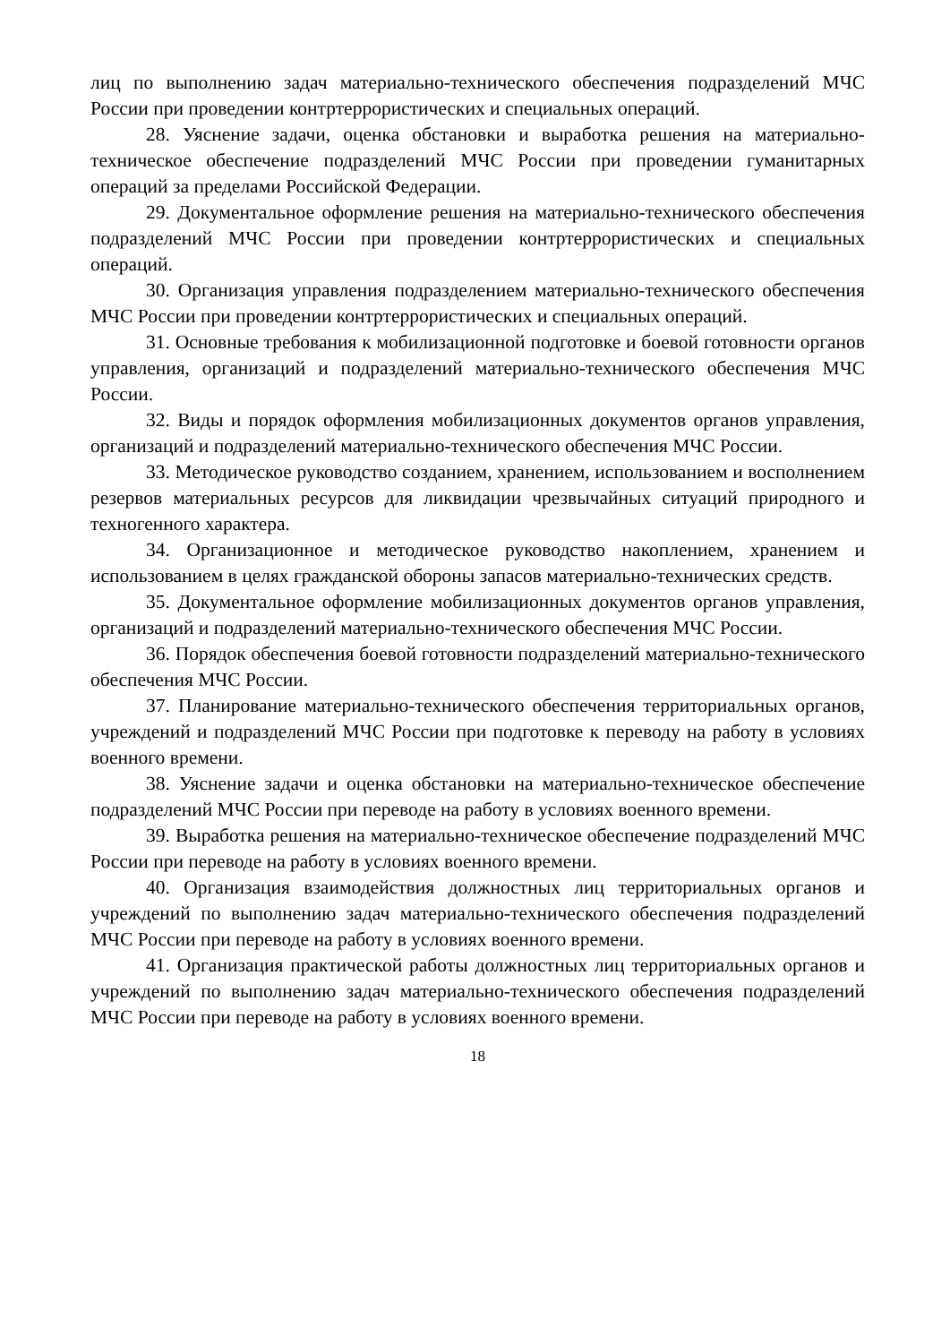лиц по выполнению задач материально-технического обеспечения подразделений МЧС России при проведении контртеррористических и специальных операций.
28. Уяснение задачи, оценка обстановки и выработка решения на материально-техническое обеспечение подразделений МЧС России при проведении гуманитарных операций за пределами Российской Федерации.
29. Документальное оформление решения на материально-технического обеспечения подразделений МЧС России при проведении контртеррористических и специальных операций.
30. Организация управления подразделением материально-технического обеспечения МЧС России при проведении контртеррористических и специальных операций.
31. Основные требования к мобилизационной подготовке и боевой готовности органов управления, организаций и подразделений материально-технического обеспечения МЧС России.
32. Виды и порядок оформления мобилизационных документов органов управления, организаций и подразделений материально-технического обеспечения МЧС России.
33. Методическое руководство созданием, хранением, использованием и восполнением резервов материальных ресурсов для ликвидации чрезвычайных ситуаций природного и техногенного характера.
34. Организационное и методическое руководство накоплением, хранением и использованием в целях гражданской обороны запасов материально-технических средств.
35. Документальное оформление мобилизационных документов органов управления, организаций и подразделений материально-технического обеспечения МЧС России.
36. Порядок обеспечения боевой готовности подразделений материально-технического обеспечения МЧС России.
37. Планирование материально-технического обеспечения территориальных органов, учреждений и подразделений МЧС России при подготовке к переводу на работу в условиях военного времени.
38. Уяснение задачи и оценка обстановки на материально-техническое обеспечение подразделений МЧС России при переводе на работу в условиях военного времени.
39. Выработка решения на материально-техническое обеспечение подразделений МЧС России при переводе на работу в условиях военного времени.
40. Организация взаимодействия должностных лиц территориальных органов и учреждений по выполнению задач материально-технического обеспечения подразделений МЧС России при переводе на работу в условиях военного времени.
41. Организация практической работы должностных лиц территориальных органов и учреждений по выполнению задач материально-технического обеспечения подразделений МЧС России при переводе на работу в условиях военного времени.
18